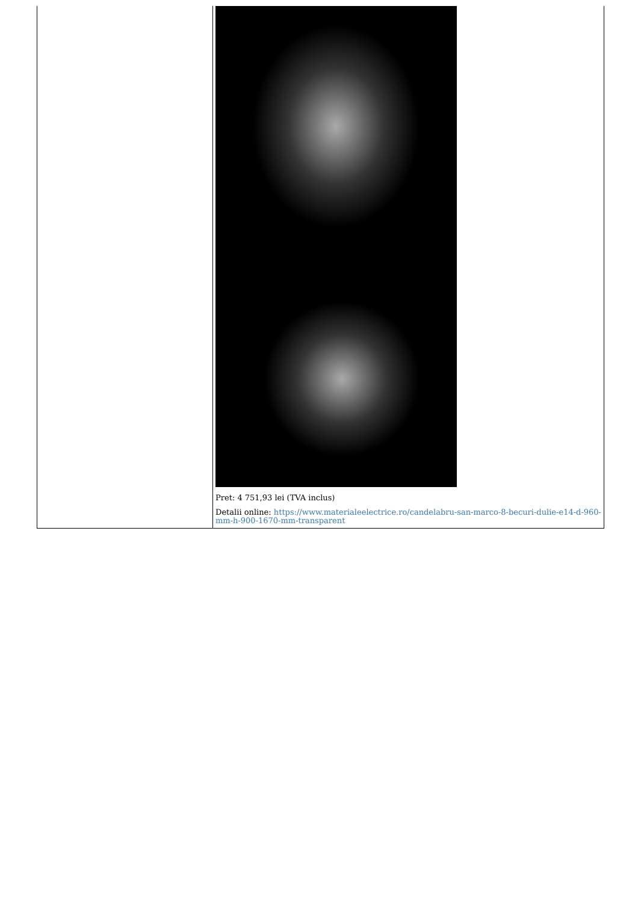| | Pret: 4 751,93 lei (TVA inclus) Detalii online: https://www.materialeelectrice.ro/candelabru-san-marco-8-becuri-dulie-e14-d-960-mm-h-900-1670-mm-transparent |